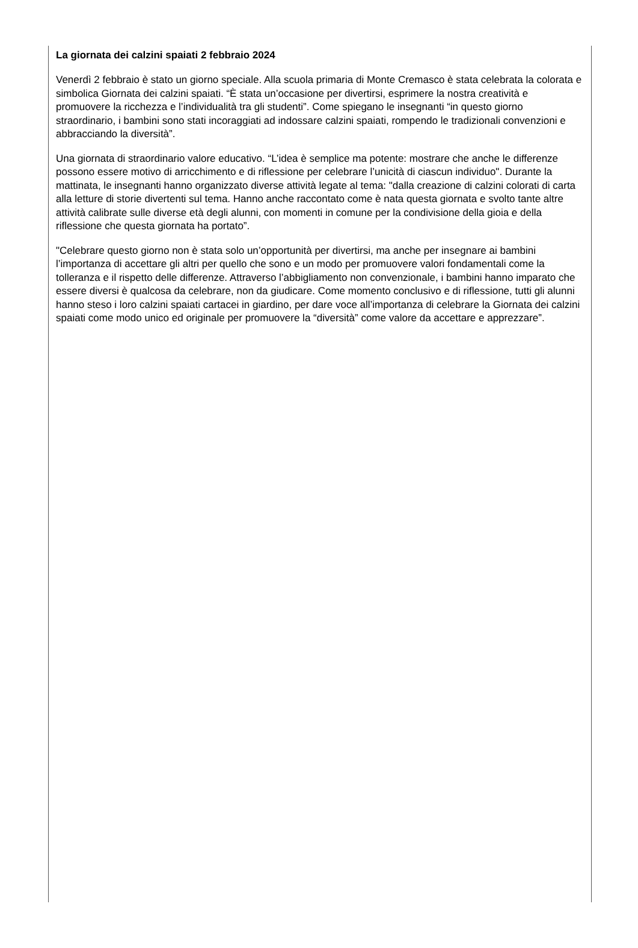La giornata dei calzini spaiati 2 febbraio 2024
Venerdì 2 febbraio è stato un giorno speciale. Alla scuola primaria di Monte Cremasco è stata celebrata la colorata e simbolica Giornata dei calzini spaiati. “È stata un’occasione per divertirsi, esprimere la nostra creatività e promuovere la ricchezza e l’individualità tra gli studenti”. Come spiegano le insegnanti “in questo giorno straordinario, i bambini sono stati incoraggiati ad indossare calzini spaiati, rompendo le tradizionali convenzioni e abbracciando la diversità”.
Una giornata di straordinario valore educativo. “L’idea è semplice ma potente: mostrare che anche le differenze possono essere motivo di arricchimento e di riflessione per celebrare l’unicità di ciascun individuo". Durante la mattinata, le insegnanti hanno organizzato diverse attività legate al tema: "dalla creazione di calzini colorati di carta alla letture di storie divertenti sul tema. Hanno anche raccontato come è nata questa giornata e svolto tante altre attività calibrate sulle diverse età degli alunni, con momenti in comune per la condivisione della gioia e della riflessione che questa giornata ha portato”.
"Celebrare questo giorno non è stata solo un’opportunità per divertirsi, ma anche per insegnare ai bambini l’importanza di accettare gli altri per quello che sono e un modo per promuovere valori fondamentali come la tolleranza e il rispetto delle differenze. Attraverso l’abbigliamento non convenzionale, i bambini hanno imparato che essere diversi è qualcosa da celebrare, non da giudicare. Come momento conclusivo e di riflessione, tutti gli alunni hanno steso i loro calzini spaiati cartacei in giardino, per dare voce all’importanza di celebrare la Giornata dei calzini spaiati come modo unico ed originale per promuovere la “diversità” come valore da accettare e apprezzare”.